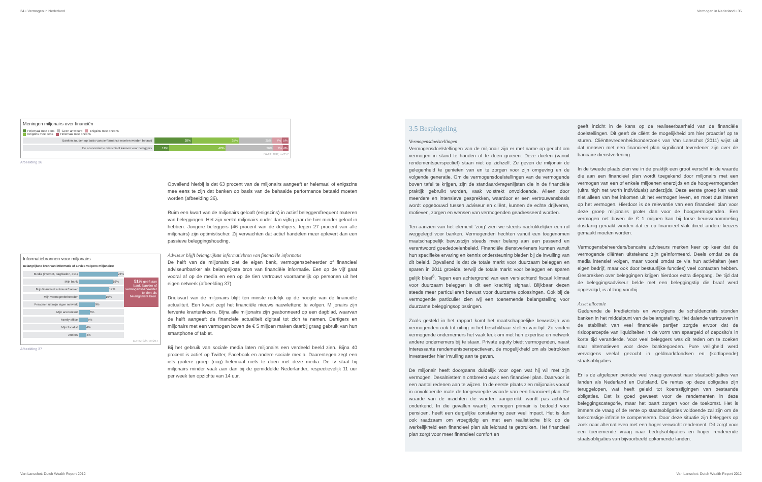34 • Vermogen in Nederland Vermogen in Nederland • 35
Meningen miljonairs over financiën
Helemaal mee eens Geen antwoord Enigzins mee oneens
Enigzins mee eens Helemaal mee oneens
Banken zouden op basis van performance moeten worden betaald
28% 35% 25% 7% 5%
De economische crisis biedt kansen voor beleggers
11% 42% 36% 7% 4%
DATA: GfK; n=257
Afbeelding 36
Informatiebronnen voor miljonairs
Belangrijkste bron van informatie of advies volgens miljonairs:
Media (internet, dagbladen, etc.)
22%
Mijn bank
19%
Mijn financieel adviseur/banker
17%
Mijn vermogenbeheerder
15%
Personen uit mijn eigen netwerk
9%
Mijn accountant
6%
Family office
5%
Mijn fiscalist
4%
Anders
4%
51% geeft aan bank, bankier of vermogensbeheerder te zien als belangrijkste bron.
DATA: GfK; n=257
Afbeelding 37
Opvallend hierbij is dat 63 procent van de miljonairs aangeeft er helemaal of enigszins mee eens te zijn dat banken op basis van de behaalde performance betaald moeten worden (afbeelding 36).
Ruim een kwart van de miljonairs gelooft (enigszins) in actief beleggen/frequent muteren van beleggingen. Het zijn veelal miljonairs ouder dan vijftig jaar die hier minder geloof in hebben. Jongere beleggers (46 procent van de dertigers, tegen 27 procent van alle miljonairs) zijn optimistischer. Zij verwachten dat actief handelen meer oplevert dan een passieve beleggingshouding.
Adviseur blijft belangrijkste informatiebron van financiële informatie
De helft van de miljonairs ziet de eigen bank, vermogensbeheerder of financieel adviseur/banker als belangrijkste bron van financiële informatie. Een op de vijf gaat vooral af op de media en een op de tien vertrouwt voornamelijk op personen uit het eigen netwerk (afbeelding 37).
Driekwart van de miljonairs blijft ten minste redelijk op de hoogte van de financiële actualiteit. Een kwart zegt het financiële nieuws nauwlettend te volgen. Miljonairs zijn fervente krantenlezers. Bijna alle miljonairs zijn geabonneerd op een dagblad, waarvan de helft aangeeft de financiële actualiteit digitaal tot zich te nemen. Dertigers en miljonairs met een vermogen boven de € 5 miljoen maken daarbij graag gebruik van hun smartphone of tablet.
Bij het gebruik van sociale media laten miljonairs een verdeeld beeld zien. Bijna 40 procent is actief op Twitter, Facebook en andere sociale media. Daarentegen zegt een iets grotere groep (nog) helemaal niets te doen met deze media. De tv staat bij miljonairs minder vaak aan dan bij de gemiddelde Nederlander, respectievelijk 11 uur per week ten opzichte van 14 uur.
3.5 Bespiegeling
Vermogensdoelstellingen
Vermogensdoelstellingen van de miljonair zijn er met name op gericht om vermogen in stand te houden of te doen groeien. Deze doelen (vanuit rendementsperspectief) staan niet op zichzelf. Ze geven de miljonair de gelegenheid te genieten van en te zorgen voor zijn omgeving en de volgende generatie. Om de vermogensdoelstellingen van de vermogende boven tafel te krijgen, zijn de standaardvragenlijsten die in de financiële praktijk gebruikt worden, vaak volstrekt onvoldoende. Alleen door meerdere en intensieve gesprekken, waardoor er een vertrouwensbasis wordt opgebouwd tussen adviseur en cliënt, kunnen de echte drijfveren, motieven, zorgen en wensen van vermogenden geadresseerd worden.
Ten aanzien van het element ‘zorg’ zien we steeds nadrukkelijker een rol weggelegd voor banken. Vermogenden hechten vanuit een toegenomen maatschappelijk bewustzijn steeds meer belang aan een passend en verantwoord goededoelenbeleid. Financiële dienstverleners kunnen vanuit hun specifieke ervaring en kennis ondersteuning bieden bij de invulling van dit beleid. Opvallend is dat de totale markt voor duurzaam beleggen en sparen in 2011 groeide, terwijl de totale markt voor beleggen en sparen gelijk bleef<sup>6</sup>. Tegen een achtergrond van een verslechterd fiscaal klimaat voor duurzaam beleggen is dit een krachtig signaal. Blijkbaar kiezen steeds meer particulieren bewust voor duurzame oplossingen. Ook bij de vermogende particulier zien wij een toenemende belangstelling voor duurzame beleggingsoplossingen.
Zoals gesteld in het rapport komt het maatschappelijke bewustzijn van vermogenden ook tot uiting in het beschikbaar stellen van tijd. Zo vinden vermogende ondernemers het vaak leuk om met hun expertise en netwerk andere ondernemers bij te staan. Private equity biedt vermogenden, naast interessante rendementsperspectieven, de mogelijkheid om als betrokken investeerder hier invulling aan te geven.
De miljonair heeft doorgaans duidelijk voor ogen wat hij wil met zijn vermogen. Desalniettemin ontbreekt vaak een financieel plan. Daarvoor is een aantal redenen aan te wijzen. In de eerste plaats zien miljonairs vooraf in onvoldoende mate de toegevoegde waarde van een financieel plan. De waarde van de inzichten die worden aangereikt, wordt pas achteraf onderkend. In die gevallen waarbij vermogen primair is bedoeld voor pensioen, heeft een dergelijke constatering zeer veel impact. Het is dan ook raadzaam om vroegtijdig en met een realistische blik op de werkelijkheid een financieel plan als leidraad te gebruiken. Het financieel plan zorgt voor meer financieel comfort en
geeft inzicht in de kans op de realiseerbaarheid van de financiële doelstellingen. Dit geeft de cliënt de mogelijkheid om hier proactief op te sturen. Cliënttevredenheidsonderzoek van Van Lanschot (2011) wijst uit dat mensen met een financieel plan significant tevredener zijn over de bancaire dienstverlening.
In de tweede plaats zien we in de praktijk een groot verschil in de waarde die aan een financieel plan wordt toegekend door miljonairs met een vermogen van een of enkele miljoenen enerzijds en de hoogvermogenden (ultra high net worth individuals) anderzijds. Deze eerste groep kan vaak niet alleen van het inkomen uit het vermogen leven, en moet dus interen op het vermogen. Hierdoor is de relevantie van een financieel plan voor deze groep miljonairs groter dan voor de hoogvermogenden. Een vermogen net boven de € 1 miljoen kan bij forse beursschommeling dusdanig geraakt worden dat er op financieel vlak direct andere keuzes gemaakt moeten worden.
Vermogensbeheerders/bancaire adviseurs merken keer op keer dat de vermogende cliënten uitstekend zijn geïnformeerd. Deels omdat ze de media intensief volgen, maar vooral omdat ze via hun activiteiten (een eigen bedrijf, maar ook door bestuurlijke functies) veel contacten hebben. Gesprekken over beleggingen krijgen hierdoor extra diepgang. De tijd dat de beleggingsadviseur belde met een beleggingstip die braaf werd opgevolgd, is al lang voorbij.
Asset allocatie
Gedurende de kredietcrisis en vervolgens de schuldencrisis stonden banken in het middelpunt van de belangstelling. Het dalende vertrouwen in de stabiliteit van veel financiële partijen zorgde ervoor dat de risicoperceptie van liquiditeiten in de vorm van spaargeld of deposito’s in korte tijd veranderde. Voor veel beleggers was dit reden om te zoeken naar alternatieven voor deze banktegoeden. Pure veiligheid werd vervolgens veelal gezocht in geldmarktfondsen en (kortlopende) staatsobligaties.
Er is de afgelopen periode veel vraag geweest naar staatsobligaties van landen als Nederland en Duitsland. De rentes op deze obligaties zijn teruggelopen, wat heeft geleid tot koersstijgingen van bestaande obligaties. Dat is goed geweest voor de rendementen in deze beleggingscategorie, maar het baart zorgen voor de toekomst. Het is immers de vraag of de rente op staatsobligaties voldoende zal zijn om de toekomstige inflatie te compenseren. Door deze situatie zijn beleggers op zoek naar alternatieven met een hoger verwacht rendement. Dit zorgt voor een toenemende vraag naar bedrijfsobligaties en hoger renderende staatsobligaties van bijvoorbeeld opkomende landen.
Van Lanschot: Dutch Wealth Report 2012
Van Lanschot: Dutch Wealth Report 2012